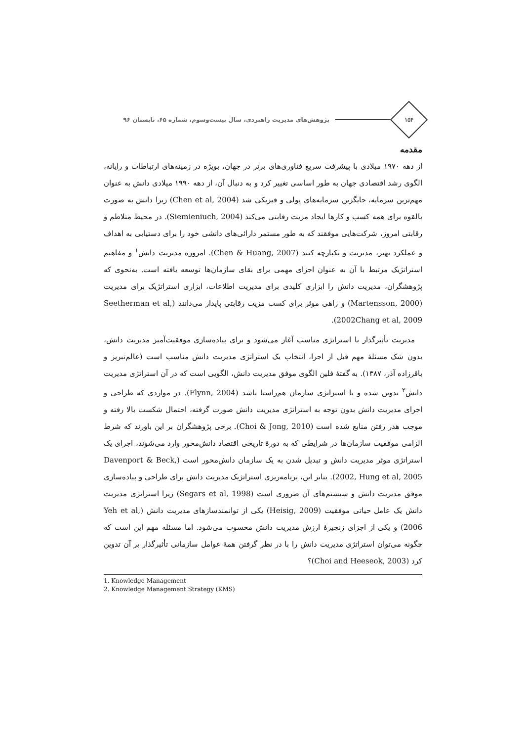۱۵۴
پژوهش‌های مدیریت راهبردی، سال بیست‌وسوم، شماره ۶۵، تابستان ۹۶
مقدمه
از دهه ۱۹۷۰ میلادی با پیشرفت سریع فناوری‌های برتر در جهان، بویژه در زمینه‌های ارتباطات و رایانه، الگوی رشد اقتصادی جهان به طور اساسی تغییر کرد و به دنبال آن، از دهه ۱۹۹۰ میلادی دانش به عنوان مهم‌ترین سرمایه، جایگزین سرمایه‌های پولی و فیزیکی شد (Chen et al, 2004) زیرا دانش به صورت بالقوه برای همه کسب و کارها ایجاد مزیت رقابتی می‌کند (Siemieniuch, 2004). در محیط متلاطم و رقابتی امروز، شرکت‌هایی موفقند که به طور مستمر دارائی‌های دانشی خود را برای دستیابی به اهداف و عملکرد بهتر، مدیریت و یکپارچه کنند (Chen & Huang, 2007). امروزه مدیریت دانش<sup>۱</sup> و مفاهیم استراتژیک مرتبط با آن به عنوان اجزای مهمی برای بقای سازمان‌ها توسعه یافته است. به‌نحوی که پژوهشگران، مدیریت دانش را ابزاری کلیدی برای مدیریت اطلاعات، ابزاری استراتژیک برای مدیریت (Martensson, 2000) و راهی موثر برای کسب مزیت رقابتی پایدار می‌دانند (Seetherman et al, 2002Chang et al, 2009).
 مدیریت تأثیرگذار با استراتژی مناسب آغاز می‌شود و برای پیاده‌سازی موفقیت‌آمیز مدیریت دانش، بدون شک مسئلهٔ مهم قبل از اجرا، انتخاب یک استراتژی مدیریت دانش مناسب است (عالم‌تبریز و باقرزاده آذر، ۱۳۸۷). به گفتهٔ فلین الگوی موفق مدیریت دانش، الگویی است که در آن استراتژی مدیریت دانش<sup>۲</sup> تدوین شده و با استراتژی سازمان هم‌راستا باشد (Flynn, 2004). در مواردی که طراحی و اجرای مدیریت دانش بدون توجه به استراتژی مدیریت دانش صورت گرفته، احتمال شکست بالا رفته و موجب هدر رفتن منابع شده است (Choi & Jong, 2010). برخی پژوهشگران بر این باورند که شرط الزامی موفقیت سازمان‌ها در شرایطی که به دورهٔ تاریخی اقتصاد دانش‌محور وارد می‌شوند، اجرای یک استراتژی موثر مدیریت دانش و تبدیل شدن به یک سازمان دانش‌محور است (Davenport & Beck, 2002, Hung et al, 2005). بنابر این، برنامه‌ریزی استراتژیک مدیریت دانش برای طراحی و پیاده‌سازی موفق مدیریت دانش و سیستم‌های آن ضروری است (Segars et al, 1998) زیرا استراتژی مدیریت دانش یک عامل حیاتی موفقیت (Heisig, 2009) یکی از توانمندسازهای مدیریت دانش (Yeh et al, 2006) و یکی از اجزای زنجیرهٔ ارزش مدیریت دانش محسوب می‌شود. اما مسئله مهم این است که چگونه می‌توان استراتژی مدیریت دانش را با در نظر گرفتن همهٔ عوامل سازمانی تأثیرگذار بر آن تدوین کرد (Choi and Heeseok, 2003)؟
1. Knowledge Management
2. Knowledge Management Strategy (KMS)